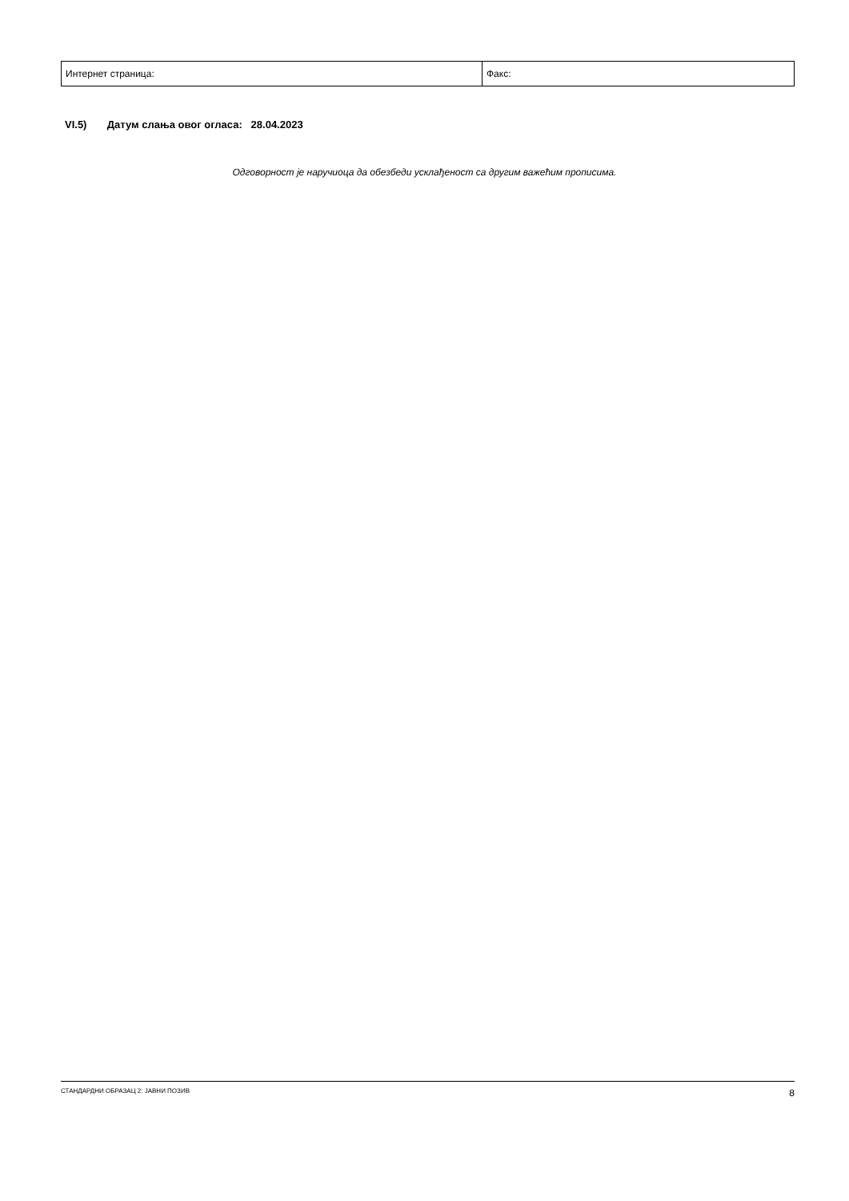| Интернет страница: | Факс: |
VI.5) Датум слања овог огласа: 28.04.2023
Одговорност је наручиоца да обезбеди усклађеност са другим важећим прописима.
СТАНДАРДНИ ОБРАЗАЦ 2: ЈАВНИ ПОЗИВ 8